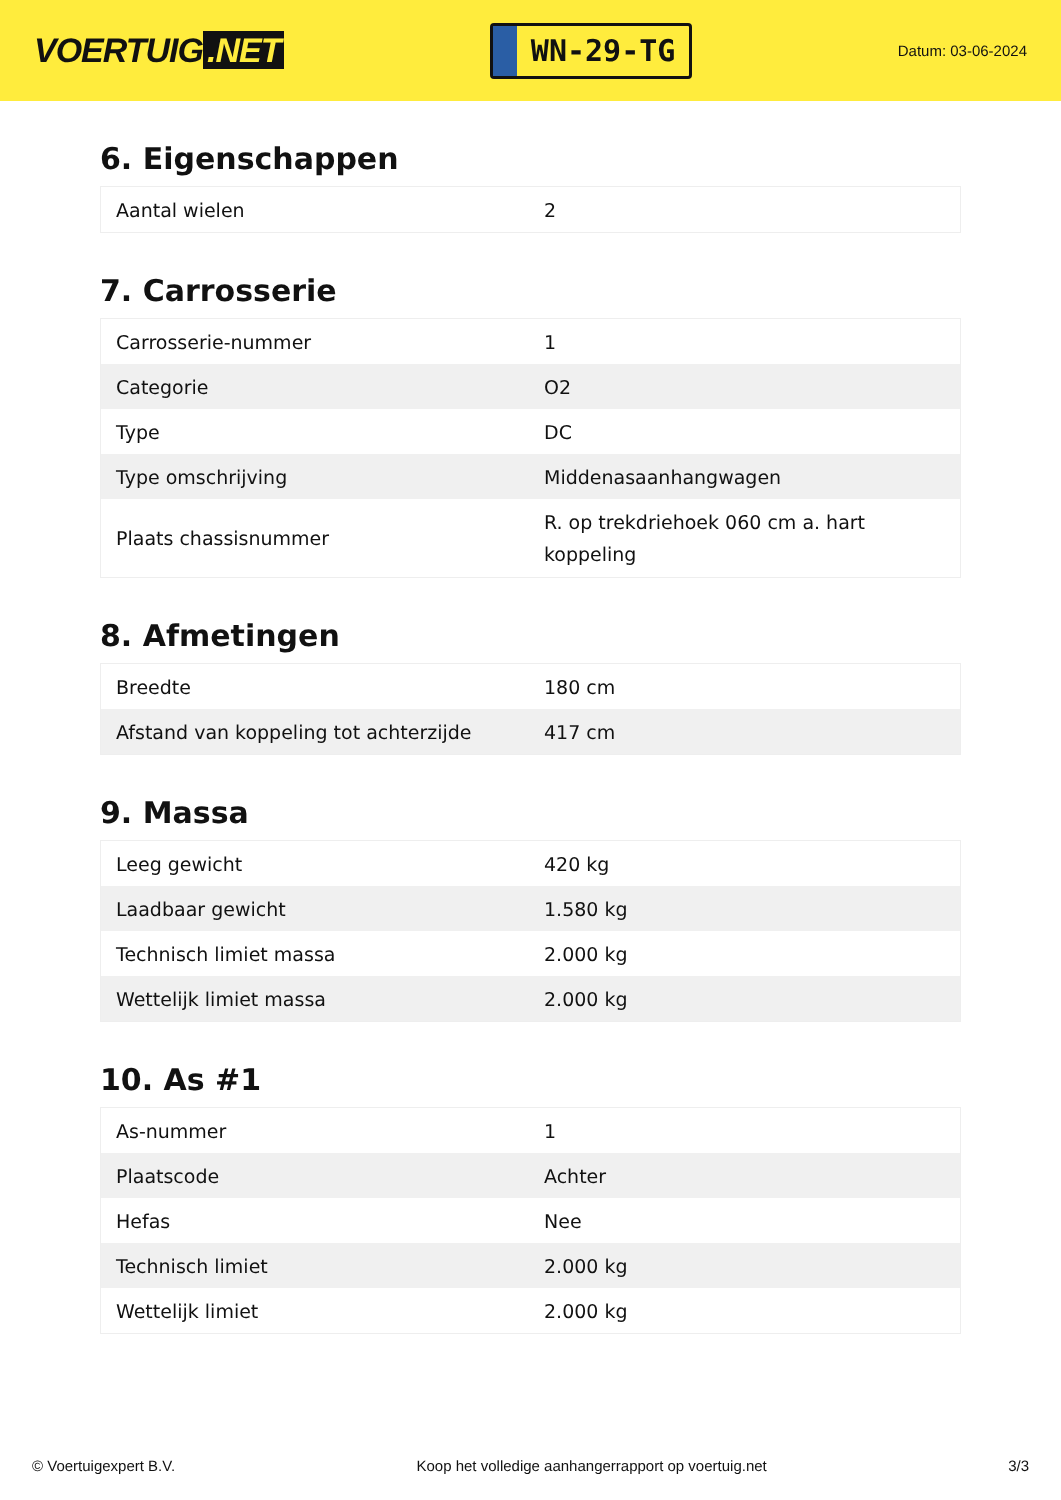VOERTUIG.NET
WN-29-TG
Datum: 03-06-2024
6. Eigenschappen
| Aantal wielen | 2 |
7. Carrosserie
| Carrosserie-nummer | 1 |
| Categorie | O2 |
| Type | DC |
| Type omschrijving | Middenasaanhangwagen |
| Plaats chassisnummer | R. op trekdriehoek 060 cm a. hart koppeling |
8. Afmetingen
| Breedte | 180 cm |
| Afstand van koppeling tot achterzijde | 417 cm |
9. Massa
| Leeg gewicht | 420 kg |
| Laadbaar gewicht | 1.580 kg |
| Technisch limiet massa | 2.000 kg |
| Wettelijk limiet massa | 2.000 kg |
10. As #1
| As-nummer | 1 |
| Plaatscode | Achter |
| Hefas | Nee |
| Technisch limiet | 2.000 kg |
| Wettelijk limiet | 2.000 kg |
© Voertuigexpert B.V. Koop het volledige aanhangerrapport op voertuig.net 3/3